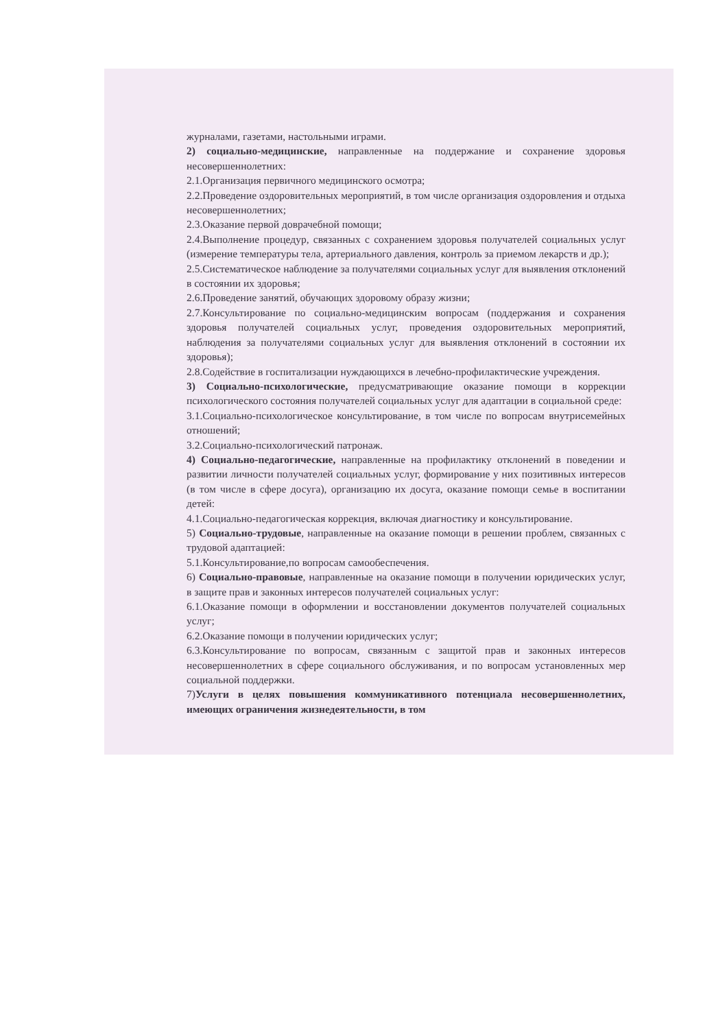журналами, газетами, настольными играми.
2) социально-медицинские, направленные на поддержание и сохранение здоровья несовершеннолетних:
2.1.Организация первичного медицинского осмотра;
2.2.Проведение оздоровительных мероприятий, в том числе организация оздоровления и отдыха несовершеннолетних;
2.3.Оказание первой доврачебной помощи;
2.4.Выполнение процедур, связанных с сохранением здоровья получателей социальных услуг (измерение температуры тела, артериального давления, контроль за приемом лекарств и др.);
2.5.Систематическое наблюдение за получателями социальных услуг для выявления отклонений в состоянии их здоровья;
2.6.Проведение занятий, обучающих здоровому образу жизни;
2.7.Консультирование по социально-медицинским вопросам (поддержания и сохранения здоровья получателей социальных услуг, проведения оздоровительных мероприятий, наблюдения за получателями социальных услуг для выявления отклонений в состоянии их здоровья);
2.8.Содействие в госпитализации нуждающихся в лечебно-профилактические учреждения.
3) Социально-психологические, предусматривающие оказание помощи в коррекции психологического состояния получателей социальных услуг для адаптации в социальной среде:
3.1.Социально-психологическое консультирование, в том числе по вопросам внутрисемейных отношений;
3.2.Социально-психологический патронаж.
4) Социально-педагогические, направленные на профилактику отклонений в поведении и развитии личности получателей социальных услуг, формирование у них позитивных интересов (в том числе в сфере досуга), организацию их досуга, оказание помощи семье в воспитании детей:
4.1.Социально-педагогическая коррекция, включая диагностику и консультирование.
5) Социально-трудовые, направленные на оказание помощи в решении проблем, связанных с трудовой адаптацией:
5.1.Консультирование,по вопросам самообеспечения.
6) Социально-правовые, направленные на оказание помощи в получении юридических услуг, в защите прав и законных интересов получателей социальных услуг:
6.1.Оказание помощи в оформлении и восстановлении документов получателей социальных услуг;
6.2.Оказание помощи в получении юридических услуг;
6.3.Консультирование по вопросам, связанным с защитой прав и законных интересов несовершеннолетних в сфере социального обслуживания, и по вопросам установленных мер социальной поддержки.
7)Услуги в целях повышения коммуникативного потенциала несовершеннолетних, имеющих ограничения жизнедеятельности, в том